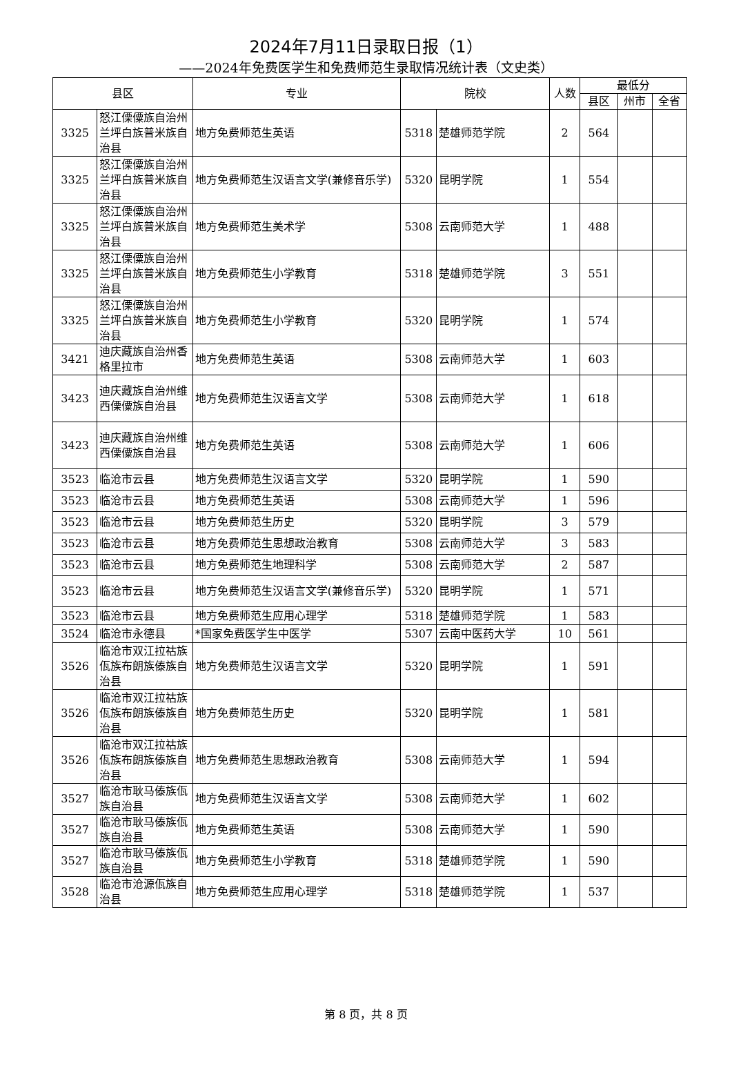2024年7月11日录取日报（1）
——2024年免费医学生和免费师范生录取情况统计表（文史类）
| 县区 | | 专业 | 院校 | | 人数 | 最低分 | | |
| --- | --- | --- | --- | --- | --- | --- | --- | --- |
| | | | | | | 县区 | 州市 | 全省 |
| 3325 | 怒江傈僳族自治州兰坪白族普米族自治县 | 地方免费师范生英语 | 5318 | 楚雄师范学院 | 2 | 564 | | |
| 3325 | 怒江傈僳族自治州兰坪白族普米族自治县 | 地方免费师范生汉语言文学(兼修音乐学) | 5320 | 昆明学院 | 1 | 554 | | |
| 3325 | 怒江傈僳族自治州兰坪白族普米族自治县 | 地方免费师范生美术学 | 5308 | 云南师范大学 | 1 | 488 | | |
| 3325 | 怒江傈僳族自治州兰坪白族普米族自治县 | 地方免费师范生小学教育 | 5318 | 楚雄师范学院 | 3 | 551 | | |
| 3325 | 怒江傈僳族自治州兰坪白族普米族自治县 | 地方免费师范生小学教育 | 5320 | 昆明学院 | 1 | 574 | | |
| 3421 | 迪庆藏族自治州香格里拉市 | 地方免费师范生英语 | 5308 | 云南师范大学 | 1 | 603 | | |
| 3423 | 迪庆藏族自治州维西傈僳族自治县 | 地方免费师范生汉语言文学 | 5308 | 云南师范大学 | 1 | 618 | | |
| 3423 | 迪庆藏族自治州维西傈僳族自治县 | 地方免费师范生英语 | 5308 | 云南师范大学 | 1 | 606 | | |
| 3523 | 临沧市云县 | 地方免费师范生汉语言文学 | 5320 | 昆明学院 | 1 | 590 | | |
| 3523 | 临沧市云县 | 地方免费师范生英语 | 5308 | 云南师范大学 | 1 | 596 | | |
| 3523 | 临沧市云县 | 地方免费师范生历史 | 5320 | 昆明学院 | 3 | 579 | | |
| 3523 | 临沧市云县 | 地方免费师范生思想政治教育 | 5308 | 云南师范大学 | 3 | 583 | | |
| 3523 | 临沧市云县 | 地方免费师范生地理科学 | 5308 | 云南师范大学 | 2 | 587 | | |
| 3523 | 临沧市云县 | 地方免费师范生汉语言文学(兼修音乐学) | 5320 | 昆明学院 | 1 | 571 | | |
| 3523 | 临沧市云县 | 地方免费师范生应用心理学 | 5318 | 楚雄师范学院 | 1 | 583 | | |
| 3524 | 临沧市永德县 | *国家免费医学生中医学 | 5307 | 云南中医药大学 | 10 | 561 | | |
| 3526 | 临沧市双江拉祜族佤族布朗族傣族自治县 | 地方免费师范生汉语言文学 | 5320 | 昆明学院 | 1 | 591 | | |
| 3526 | 临沧市双江拉祜族佤族布朗族傣族自治县 | 地方免费师范生历史 | 5320 | 昆明学院 | 1 | 581 | | |
| 3526 | 临沧市双江拉祜族佤族布朗族傣族自治县 | 地方免费师范生思想政治教育 | 5308 | 云南师范大学 | 1 | 594 | | |
| 3527 | 临沧市耿马傣族佤族自治县 | 地方免费师范生汉语言文学 | 5308 | 云南师范大学 | 1 | 602 | | |
| 3527 | 临沧市耿马傣族佤族自治县 | 地方免费师范生英语 | 5308 | 云南师范大学 | 1 | 590 | | |
| 3527 | 临沧市耿马傣族佤族自治县 | 地方免费师范生小学教育 | 5318 | 楚雄师范学院 | 1 | 590 | | |
| 3528 | 临沧市沧源佤族自治县 | 地方免费师范生应用心理学 | 5318 | 楚雄师范学院 | 1 | 537 | | |
第 8 页，共 8 页